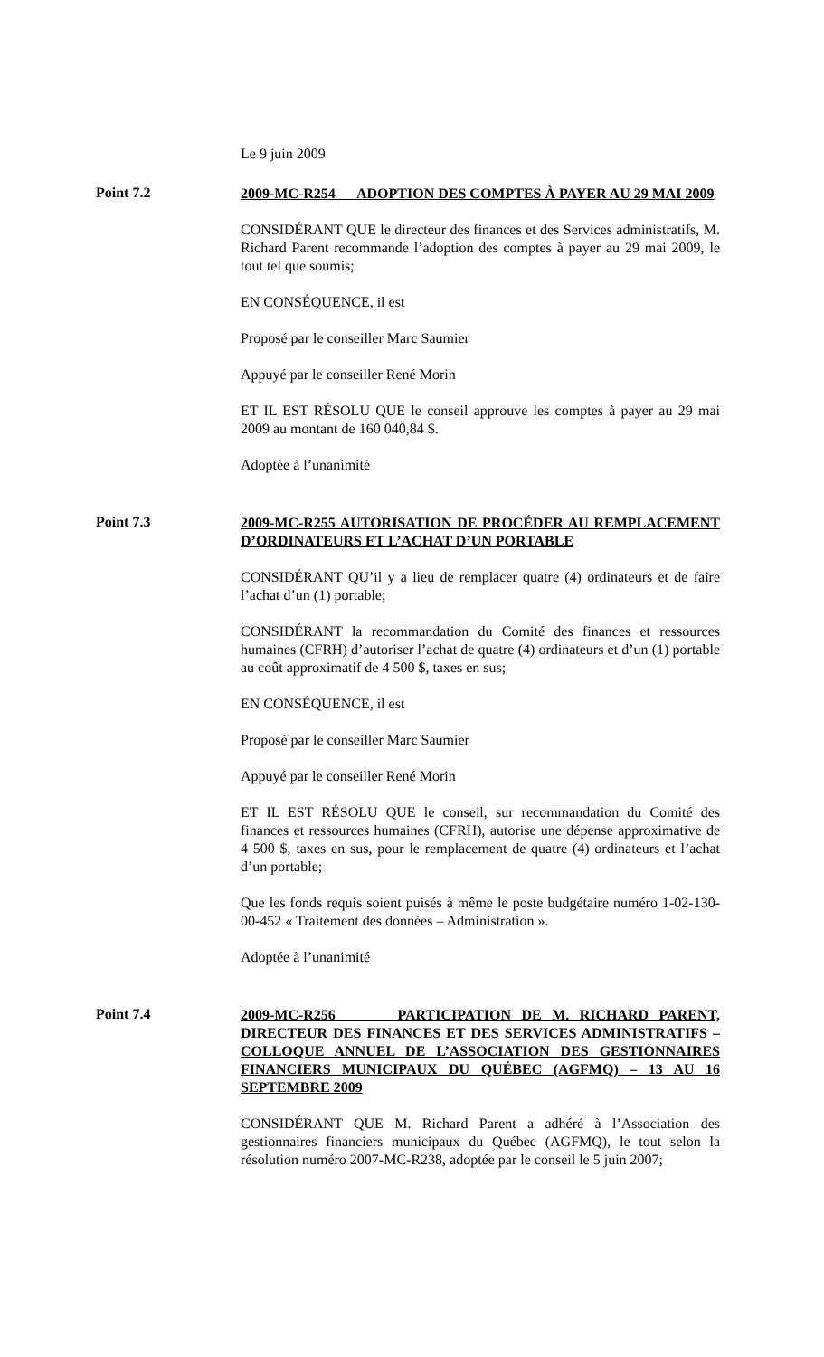Le 9 juin 2009
Point 7.2
2009-MC-R254 ADOPTION DES COMPTES À PAYER AU 29 MAI 2009
CONSIDÉRANT QUE le directeur des finances et des Services administratifs, M. Richard Parent recommande l’adoption des comptes à payer au 29 mai 2009, le tout tel que soumis;
EN CONSÉQUENCE, il est
Proposé par le conseiller Marc Saumier
Appuyé par le conseiller René Morin
ET IL EST RÉSOLU QUE le conseil approuve les comptes à payer au 29 mai 2009 au montant de 160 040,84 $.
Adoptée à l’unanimité
Point 7.3
2009-MC-R255 AUTORISATION DE PROCÉDER AU REMPLACEMENT D’ORDINATEURS ET L’ACHAT D’UN PORTABLE
CONSIDÉRANT QU’il y a lieu de remplacer quatre (4) ordinateurs et de faire l’achat d’un (1) portable;
CONSIDÉRANT la recommandation du Comité des finances et ressources humaines (CFRH) d’autoriser l’achat de quatre (4) ordinateurs et d’un (1) portable au coût approximatif de 4 500 $, taxes en sus;
EN CONSÉQUENCE, il est
Proposé par le conseiller Marc Saumier
Appuyé par le conseiller René Morin
ET IL EST RÉSOLU QUE le conseil, sur recommandation du Comité des finances et ressources humaines (CFRH), autorise une dépense approximative de 4 500 $, taxes en sus, pour le remplacement de quatre (4) ordinateurs et l’achat d’un portable;
Que les fonds requis soient puisés à même le poste budgétaire numéro 1-02-130-00-452 « Traitement des données – Administration ».
Adoptée à l’unanimité
Point 7.4
2009-MC-R256 PARTICIPATION DE M. RICHARD PARENT, DIRECTEUR DES FINANCES ET DES SERVICES ADMINISTRATIFS – COLLOQUE ANNUEL DE L’ASSOCIATION DES GESTIONNAIRES FINANCIERS MUNICIPAUX DU QUÉBEC (AGFMQ) – 13 AU 16 SEPTEMBRE 2009
CONSIDÉRANT QUE M. Richard Parent a adhéré à l’Association des gestionnaires financiers municipaux du Québec (AGFMQ), le tout selon la résolution numéro 2007-MC-R238, adoptée par le conseil le 5 juin 2007;